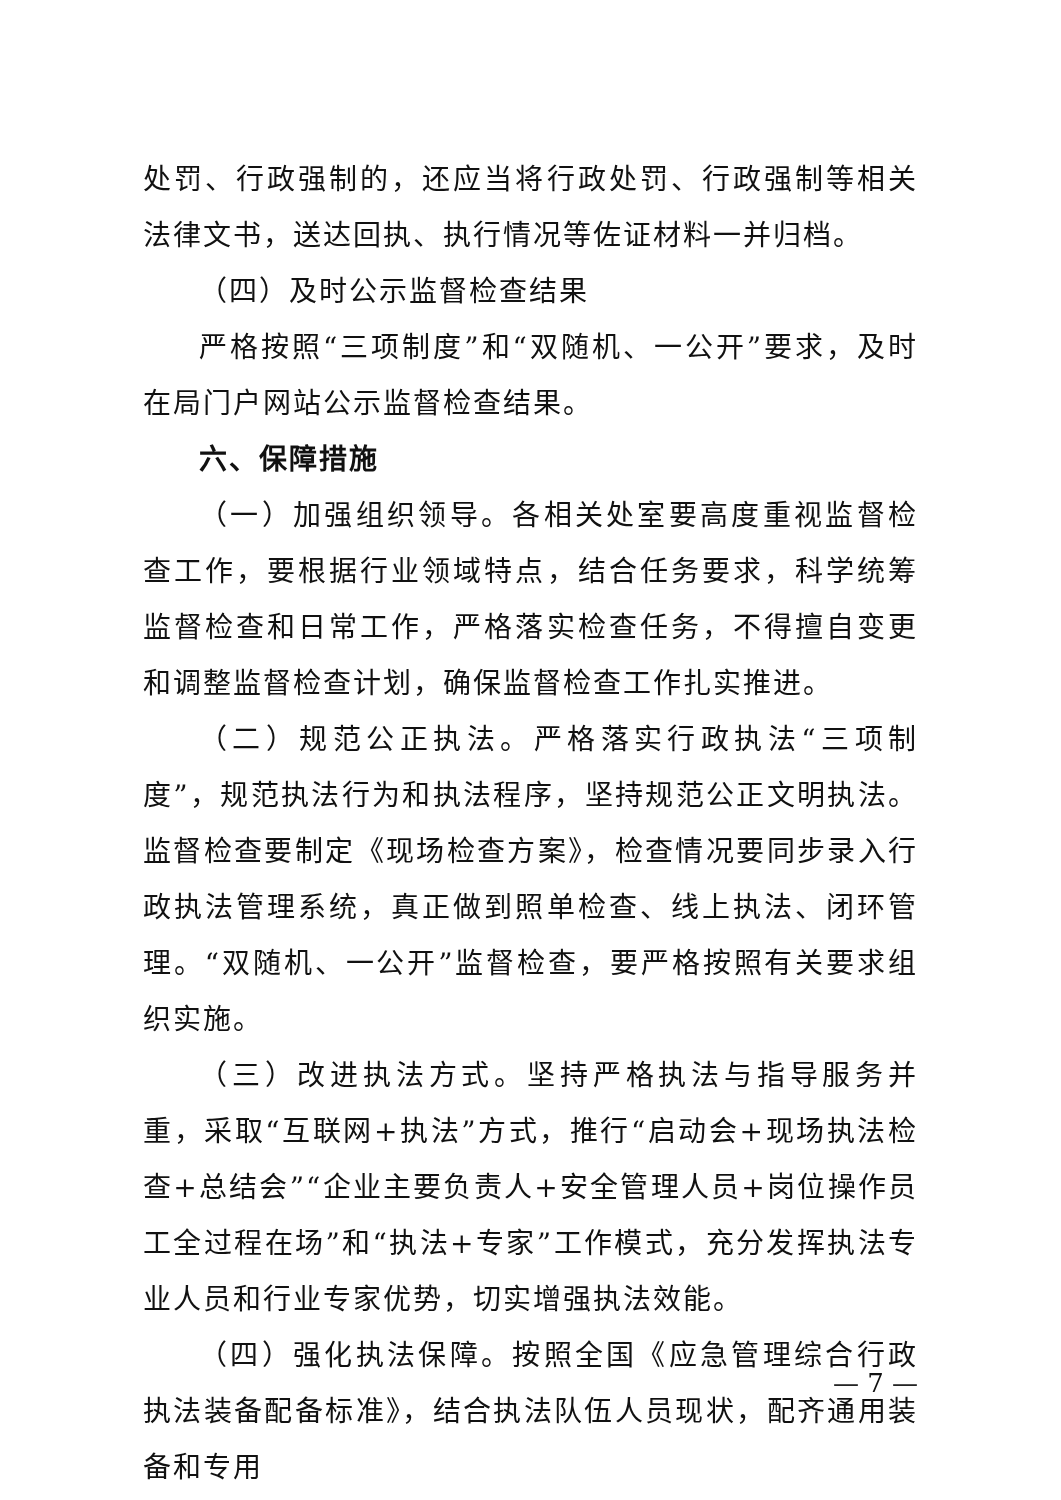处罚、行政强制的，还应当将行政处罚、行政强制等相关法律文书，送达回执、执行情况等佐证材料一并归档。
（四）及时公示监督检查结果
严格按照“三项制度”和“双随机、一公开”要求，及时在局门户网站公示监督检查结果。
六、保障措施
（一）加强组织领导。各相关处室要高度重视监督检查工作，要根据行业领域特点，结合任务要求，科学统筹监督检查和日常工作，严格落实检查任务，不得擅自变更和调整监督检查计划，确保监督检查工作扎实推进。
（二）规范公正执法。严格落实行政执法“三项制度”，规范执法行为和执法程序，坚持规范公正文明执法。监督检查要制定《现场检查方案》，检查情况要同步录入行政执法管理系统，真正做到照单检查、线上执法、闭环管理。“双随机、一公开”监督检查，要严格按照有关要求组织实施。
（三）改进执法方式。坚持严格执法与指导服务并重，采取“互联网+执法”方式，推行“启动会+现场执法检查+总结会”“企业主要负责人+安全管理人员+岗位操作员工全过程在场”和“执法+专家”工作模式，充分发挥执法专业人员和行业专家优势，切实增强执法效能。
（四）强化执法保障。按照全国《应急管理综合行政执法装备配备标准》，结合执法队伍人员现状，配齐通用装备和专用
— 7 —